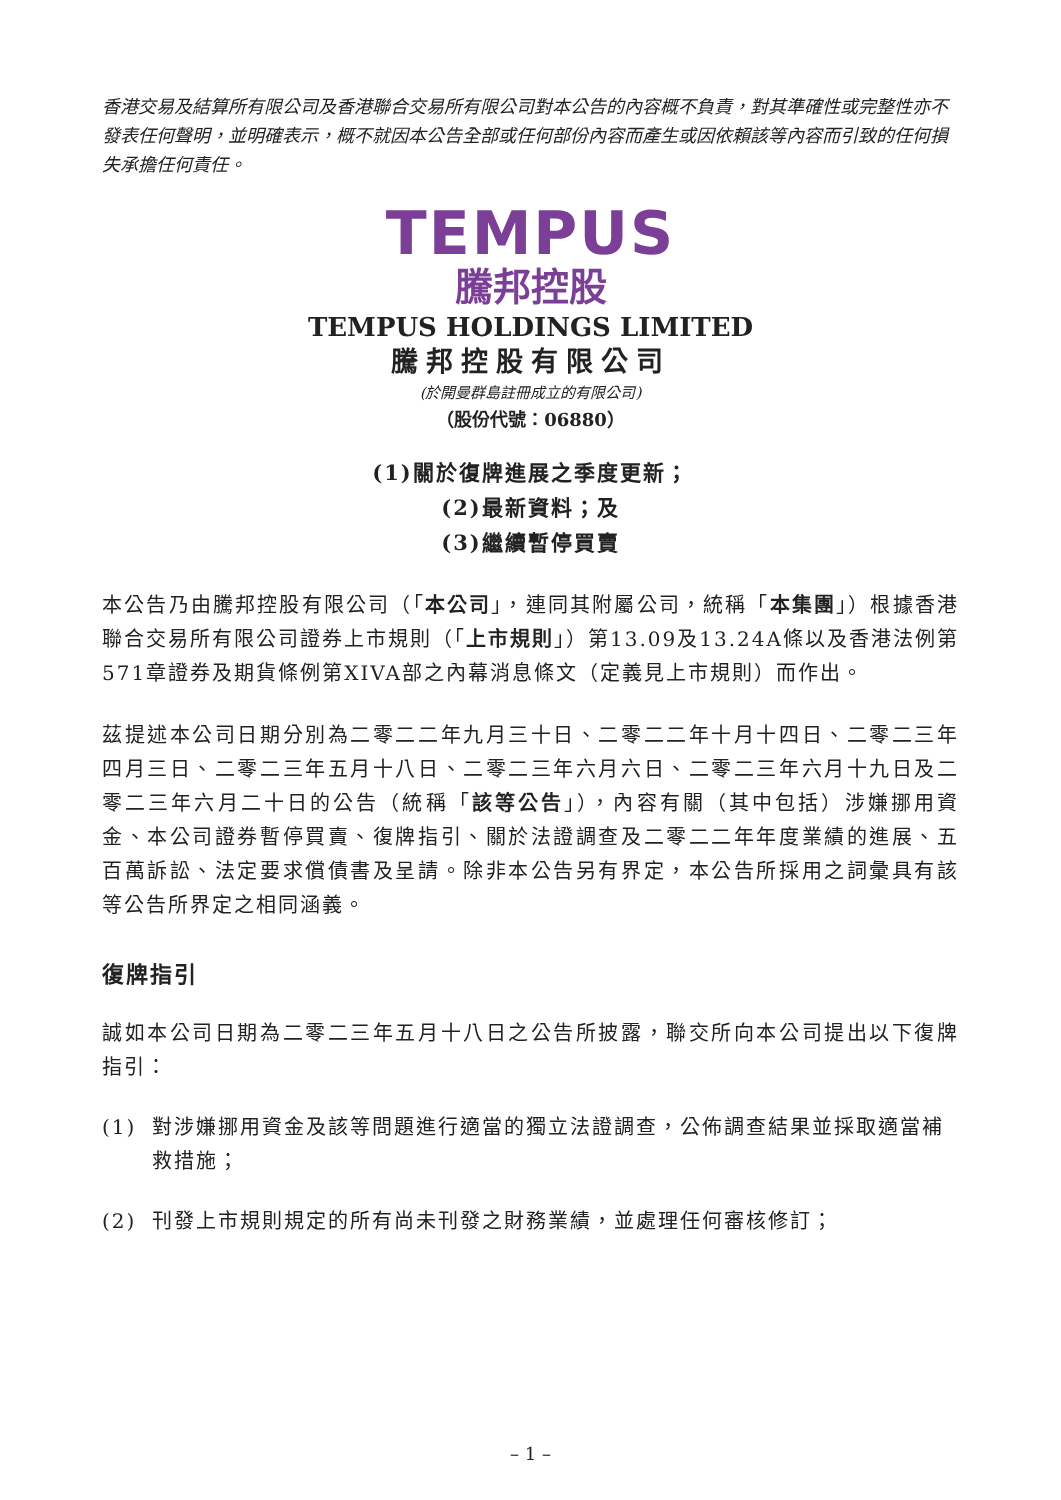香港交易及結算所有限公司及香港聯合交易所有限公司對本公告的內容概不負責，對其準確性或完整性亦不發表任何聲明，並明確表示，概不就因本公告全部或任何部份內容而產生或因依賴該等內容而引致的任何損失承擔任何責任。
TEMPUS
騰邦控股
TEMPUS HOLDINGS LIMITED
騰邦控股有限公司
(於開曼群島註冊成立的有限公司)
（股份代號：06880）
(1)關於復牌進展之季度更新；
(2)最新資料；及
(3)繼續暫停買賣
本公告乃由騰邦控股有限公司（「本公司」，連同其附屬公司，統稱「本集團」）根據香港聯合交易所有限公司證券上市規則（「上市規則」）第13.09及13.24A條以及香港法例第571章證券及期貨條例第XIVA部之內幕消息條文（定義見上市規則）而作出。
茲提述本公司日期分別為二零二二年九月三十日、二零二二年十月十四日、二零二三年四月三日、二零二三年五月十八日、二零二三年六月六日、二零二三年六月十九日及二零二三年六月二十日的公告（統稱「該等公告」），內容有關（其中包括）涉嫌挪用資金、本公司證券暫停買賣、復牌指引、關於法證調查及二零二二年年度業績的進展、五百萬訴訟、法定要求償債書及呈請。除非本公告另有界定，本公告所採用之詞彙具有該等公告所界定之相同涵義。
復牌指引
誠如本公司日期為二零二三年五月十八日之公告所披露，聯交所向本公司提出以下復牌指引：
(1) 對涉嫌挪用資金及該等問題進行適當的獨立法證調查，公佈調查結果並採取適當補救措施；
(2) 刊發上市規則規定的所有尚未刊發之財務業績，並處理任何審核修訂；
– 1 –